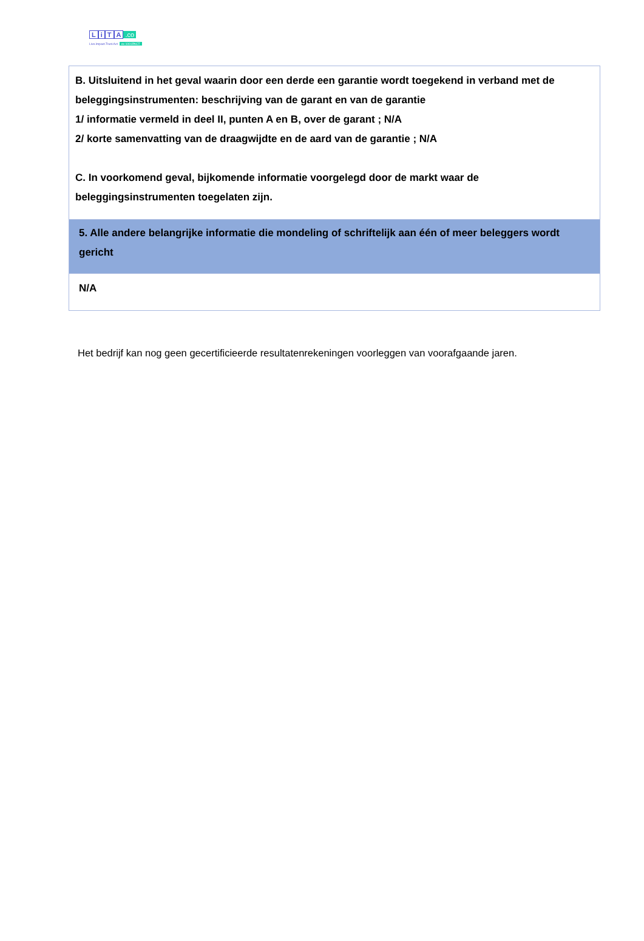LiTA.co
Live.Impact.Trust.Act ex 1001PACT
| B. Uitsluitend in het geval waarin door een derde een garantie wordt toegekend in verband met de beleggingsinstrumenten: beschrijving van de garant en van de garantie 1/ informatie vermeld in deel II, punten A en B, over de garant ; N/A 2/ korte samenvatting van de draagwijdte en de aard van de garantie ; N/A C. In voorkomend geval, bijkomende informatie voorgelegd door de markt waar de beleggingsinstrumenten toegelaten zijn. |
| 5. Alle andere belangrijke informatie die mondeling of schriftelijk aan één of meer beleggers wordt gericht |
| N/A |
Het bedrijf kan nog geen gecertificieerde resultatenrekeningen voorleggen van voorafgaande jaren.